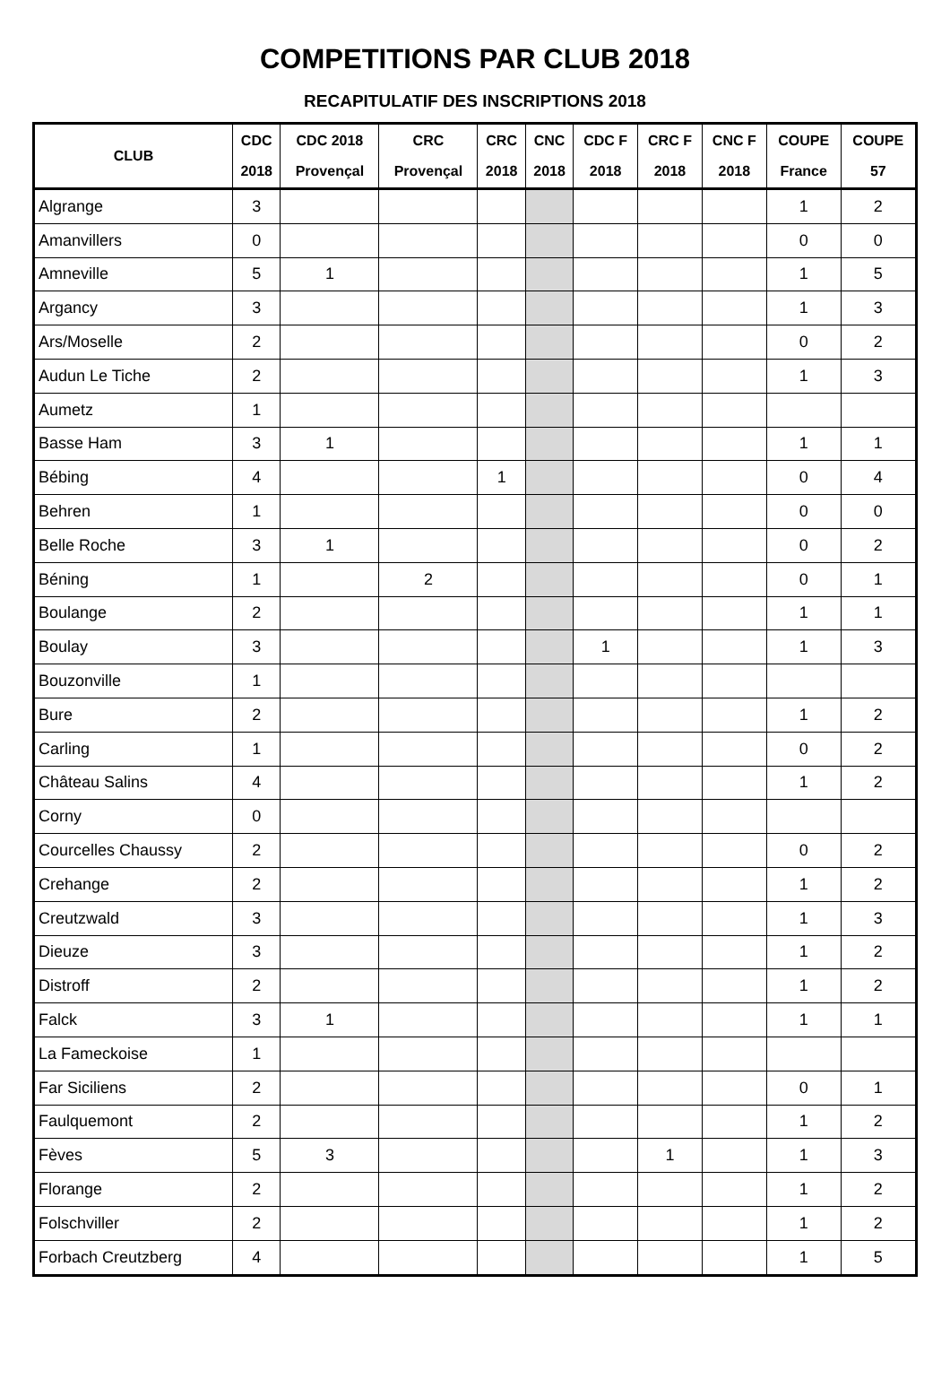COMPETITIONS PAR CLUB 2018
RECAPITULATIF DES INSCRIPTIONS 2018
| CLUB | CDC 2018 | CDC 2018 Provençal | CRC Provençal | CRC 2018 | CNC 2018 | CDC F 2018 | CRC F 2018 | CNC F 2018 | COUPE France | COUPE 57 |
| --- | --- | --- | --- | --- | --- | --- | --- | --- | --- | --- |
| Algrange | 3 | | | | | | | | 1 | 2 |
| Amanvillers | 0 | | | | | | | | 0 | 0 |
| Amneville | 5 | 1 | | | | | | | 1 | 5 |
| Argancy | 3 | | | | | | | | 1 | 3 |
| Ars/Moselle | 2 | | | | | | | | 0 | 2 |
| Audun Le Tiche | 2 | | | | | | | | 1 | 3 |
| Aumetz | 1 | | | | | | | | | |
| Basse Ham | 3 | 1 | | | | | | | 1 | 1 |
| Bébing | 4 | | | 1 | | | | | 0 | 4 |
| Behren | 1 | | | | | | | | 0 | 0 |
| Belle Roche | 3 | 1 | | | | | | | 0 | 2 |
| Béning | 1 | | 2 | | | | | | 0 | 1 |
| Boulange | 2 | | | | | | | | 1 | 1 |
| Boulay | 3 | | | | | 1 | | | 1 | 3 |
| Bouzonville | 1 | | | | | | | | | |
| Bure | 2 | | | | | | | | 1 | 2 |
| Carling | 1 | | | | | | | | 0 | 2 |
| Château Salins | 4 | | | | | | | | 1 | 2 |
| Corny | 0 | | | | | | | | | |
| Courcelles Chaussy | 2 | | | | | | | | 0 | 2 |
| Crehange | 2 | | | | | | | | 1 | 2 |
| Creutzwald | 3 | | | | | | | | 1 | 3 |
| Dieuze | 3 | | | | | | | | 1 | 2 |
| Distroff | 2 | | | | | | | | 1 | 2 |
| Falck | 3 | 1 | | | | | | | 1 | 1 |
| La Fameckoise | 1 | | | | | | | | | |
| Far Siciliens | 2 | | | | | | | | 0 | 1 |
| Faulquemont | 2 | | | | | | | | 1 | 2 |
| Fèves | 5 | 3 | | | | | 1 | | 1 | 3 |
| Florange | 2 | | | | | | | | 1 | 2 |
| Folschviller | 2 | | | | | | | | 1 | 2 |
| Forbach Creutzberg | 4 | | | | | | | | 1 | 5 |